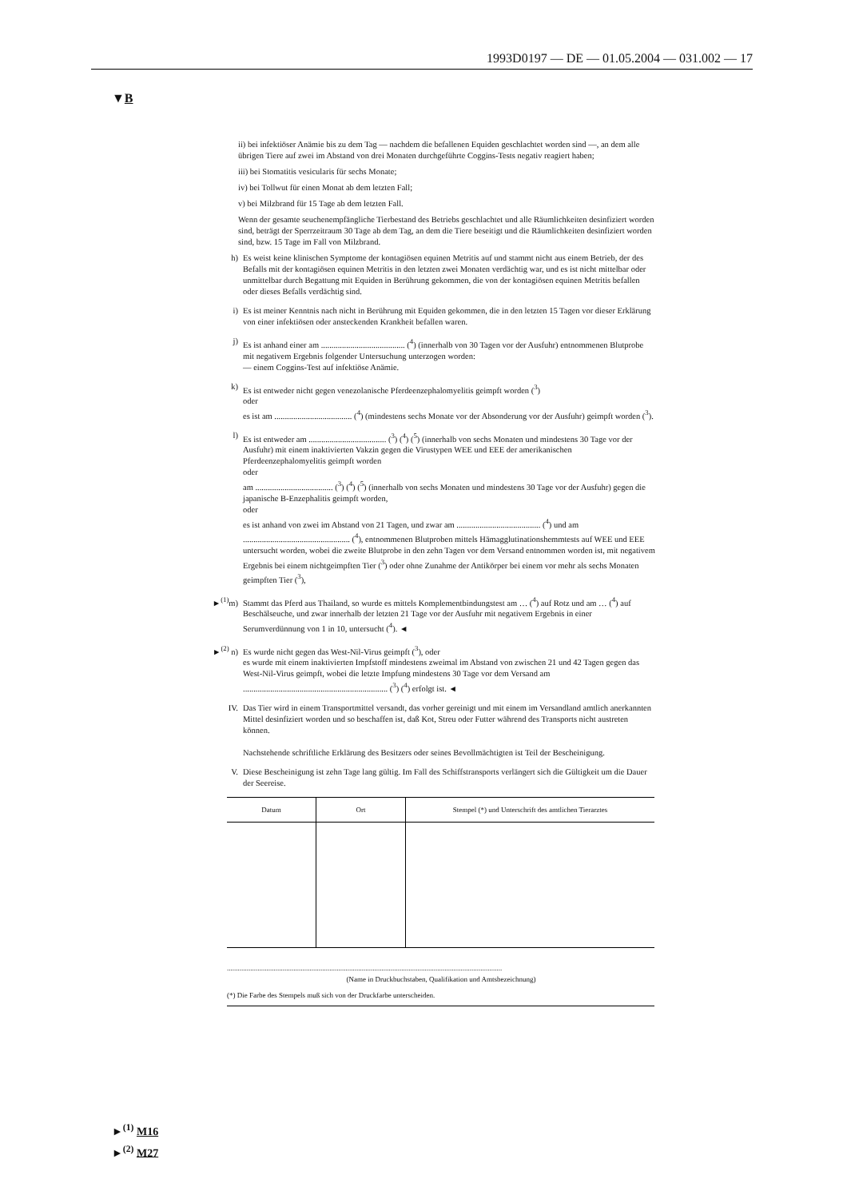1993D0197 — DE — 01.05.2004 — 031.002 — 17
▼B
ii) bei infektiöser Anämie bis zu dem Tag — nachdem die befallenen Equiden geschlachtet worden sind —, an dem alle übrigen Tiere auf zwei im Abstand von drei Monaten durchgeführte Coggins-Tests negativ reagiert haben;
iii) bei Stomatitis vesicularis für sechs Monate;
iv) bei Tollwut für einen Monat ab dem letzten Fall;
v) bei Milzbrand für 15 Tage ab dem letzten Fall.
Wenn der gesamte seuchenempfängliche Tierbestand des Betriebs geschlachtet und alle Räumlichkeiten desinfiziert worden sind, beträgt der Sperrzeitraum 30 Tage ab dem Tag, an dem die Tiere beseitigt und die Räumlichkeiten desinfiziert worden sind, bzw. 15 Tage im Fall von Milzbrand.
h) Es weist keine klinischen Symptome der kontagiösen equinen Metritis auf und stammt nicht aus einem Betrieb, der des Befalls mit der kontagiösen equinen Metritis in den letzten zwei Monaten verdächtig war, und es ist nicht mittelbar oder unmittelbar durch Begattung mit Equiden in Berührung gekommen, die von der kontagiösen equinen Metritis befallen oder dieses Befalls verdächtig sind.
i) Es ist meiner Kenntnis nach nicht in Berührung mit Equiden gekommen, die in den letzten 15 Tagen vor dieser Erklärung von einer infektiösen oder ansteckenden Krankheit befallen waren.
j) Es ist anhand einer am ........................................ (<sup>4</sup>) (innerhalb von 30 Tagen vor der Ausfuhr) entnommenen Blutprobe mit negativem Ergebnis folgender Untersuchung unterzogen worden:
— einem Coggins-Test auf infektiöse Anämie.
k) Es ist entweder nicht gegen venezolanische Pferdeenzephalomyelitis geimpft worden (<sup>3</sup>)
oder
es ist am ..................................... (<sup>4</sup>) (mindestens sechs Monate vor der Absonderung vor der Ausfuhr) geimpft worden (<sup>3</sup>).
l) Es ist entweder am ..................................... (<sup>3</sup>) (<sup>4</sup>) (<sup>5</sup>) (innerhalb von sechs Monaten und mindestens 30 Tage vor der Ausfuhr) mit einem inaktivierten Vakzin gegen die Virustypen WEE und EEE der amerikanischen Pferdeenzephalomyelitis geimpft worden
oder
am ..................................... (<sup>3</sup>) (<sup>4</sup>) (<sup>5</sup>) (innerhalb von sechs Monaten und mindestens 30 Tage vor der Ausfuhr) gegen die japanische B-Enzephalitis geimpft worden,
oder
es ist anhand von zwei im Abstand von 21 Tagen, und zwar am ........................................ (<sup>4</sup>) und am ................................................... (<sup>4</sup>), entnommenen Blutproben mittels Hämagglutinationshemmtests auf WEE und EEE untersucht worden, wobei die zweite Blutprobe in den zehn Tagen vor dem Versand entnommen worden ist, mit negativem Ergebnis bei einem nichtgeimpften Tier (<sup>3</sup>) oder ohne Zunahme der Antikörper bei einem vor mehr als sechs Monaten geimpften Tier (<sup>3</sup>),
►<sup>(1)</sup>m) Stammt das Pferd aus Thailand, so wurde es mittels Komplementbindungstest am … (<sup>4</sup>) auf Rotz und am … (<sup>4</sup>) auf Beschälseuche, und zwar innerhalb der letzten 21 Tage vor der Ausfuhr mit negativem Ergebnis in einer Serumverdünnung von 1 in 10, untersucht (<sup>4</sup>). ◄
►<sup>(2)</sup> n)
Es wurde nicht gegen das West-Nil-Virus geimpft (<sup>3</sup>), oder
es wurde mit einem inaktivierten Impfstoff mindestens zweimal im Abstand von zwischen 21 und 42 Tagen gegen das West-Nil-Virus geimpft, wobei die letzte Impfung mindestens 30 Tage vor dem Versand am ..................................................................... (<sup>3</sup>) (<sup>4</sup>) erfolgt ist. ◄
IV. Das Tier wird in einem Transportmittel versandt, das vorher gereinigt und mit einem im Versandland amtlich anerkannten Mittel desinfiziert worden und so beschaffen ist, daß Kot, Streu oder Futter während des Transports nicht austreten können.
Nachstehende schriftliche Erklärung des Besitzers oder seines Bevollmächtigten ist Teil der Bescheinigung.
V. Diese Bescheinigung ist zehn Tage lang gültig. Im Fall des Schiffstransports verlängert sich die Gültigkeit um die Dauer der Seereise.
| Datum | Ort | Stempel (*) und Unterschrift des amtlichen Tierarztes |
| --- | --- | --- |
.........................................................................................................................................................
(Name in Druckbuchstaben, Qualifikation und Amtsbezeichnung)
(*) Die Farbe des Stempels muß sich von der Druckfarbe unterscheiden.
►<sup>(1)</sup> M16
►<sup>(2)</sup> M27